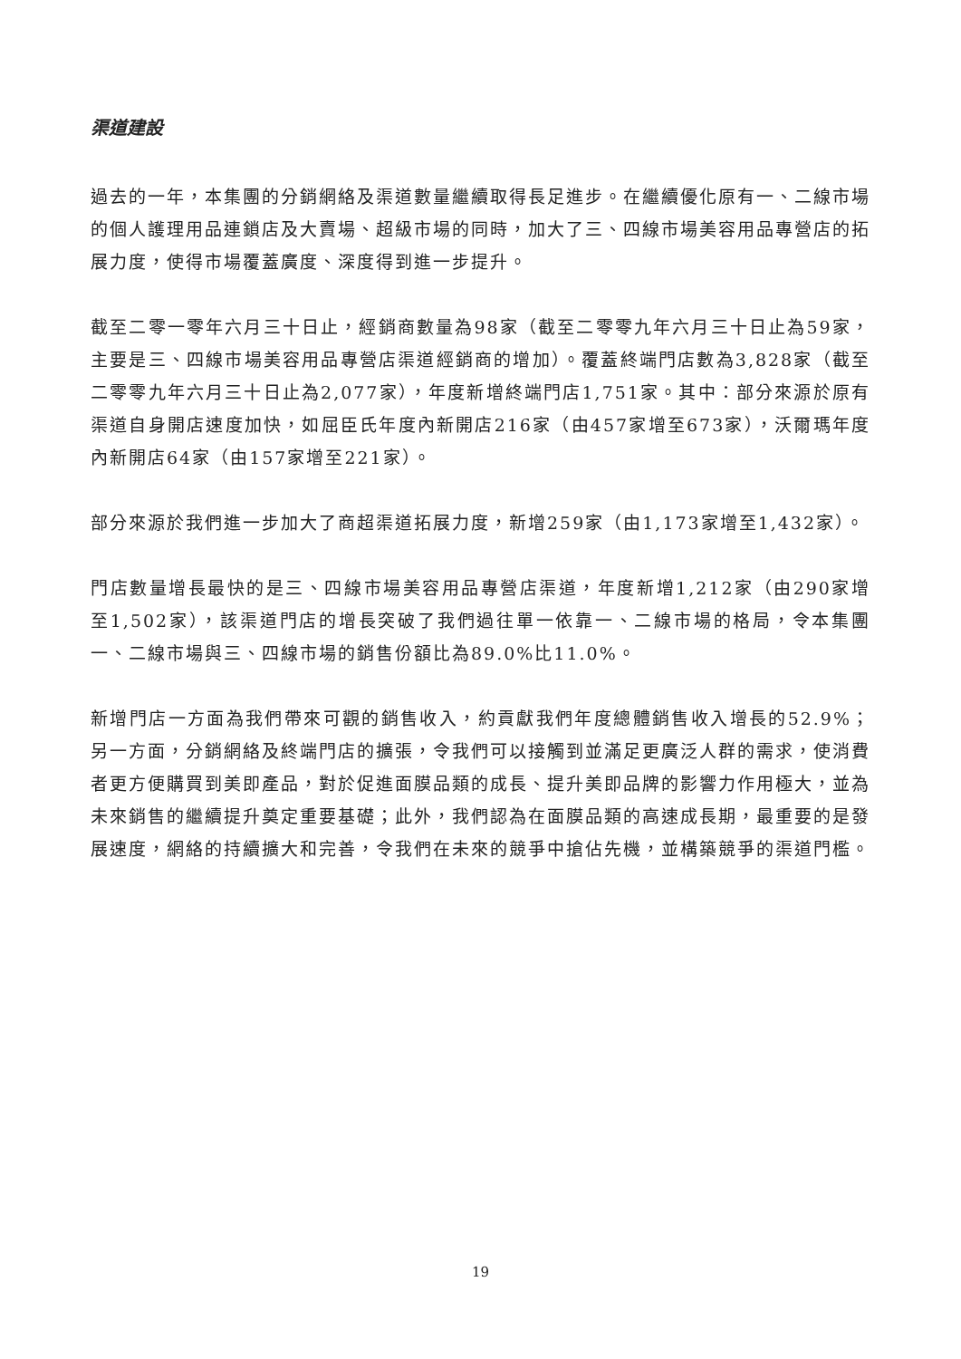渠道建設
過去的一年，本集團的分銷網絡及渠道數量繼續取得長足進步。在繼續優化原有一、二線市場的個人護理用品連鎖店及大賣場、超級市場的同時，加大了三、四線市場美容用品專營店的拓展力度，使得市場覆蓋廣度、深度得到進一步提升。
截至二零一零年六月三十日止，經銷商數量為98家（截至二零零九年六月三十日止為59家，主要是三、四線市場美容用品專營店渠道經銷商的增加）。覆蓋終端門店數為3,828家（截至二零零九年六月三十日止為2,077家），年度新增終端門店1,751家。其中：部分來源於原有渠道自身開店速度加快，如屈臣氏年度內新開店216家（由457家增至673家），沃爾瑪年度內新開店64家（由157家增至221家）。
部分來源於我們進一步加大了商超渠道拓展力度，新增259家（由1,173家增至1,432家）。
門店數量增長最快的是三、四線市場美容用品專營店渠道，年度新增1,212家（由290家增至1,502家），該渠道門店的增長突破了我們過往單一依靠一、二線市場的格局，令本集團一、二線市場與三、四線市場的銷售份額比為89.0%比11.0%。
新增門店一方面為我們帶來可觀的銷售收入，約貢獻我們年度總體銷售收入增長的52.9%；另一方面，分銷網絡及終端門店的擴張，令我們可以接觸到並滿足更廣泛人群的需求，使消費者更方便購買到美即產品，對於促進面膜品類的成長、提升美即品牌的影響力作用極大，並為未來銷售的繼續提升奠定重要基礎；此外，我們認為在面膜品類的高速成長期，最重要的是發展速度，網絡的持續擴大和完善，令我們在未來的競爭中搶佔先機，並構築競爭的渠道門檻。
19